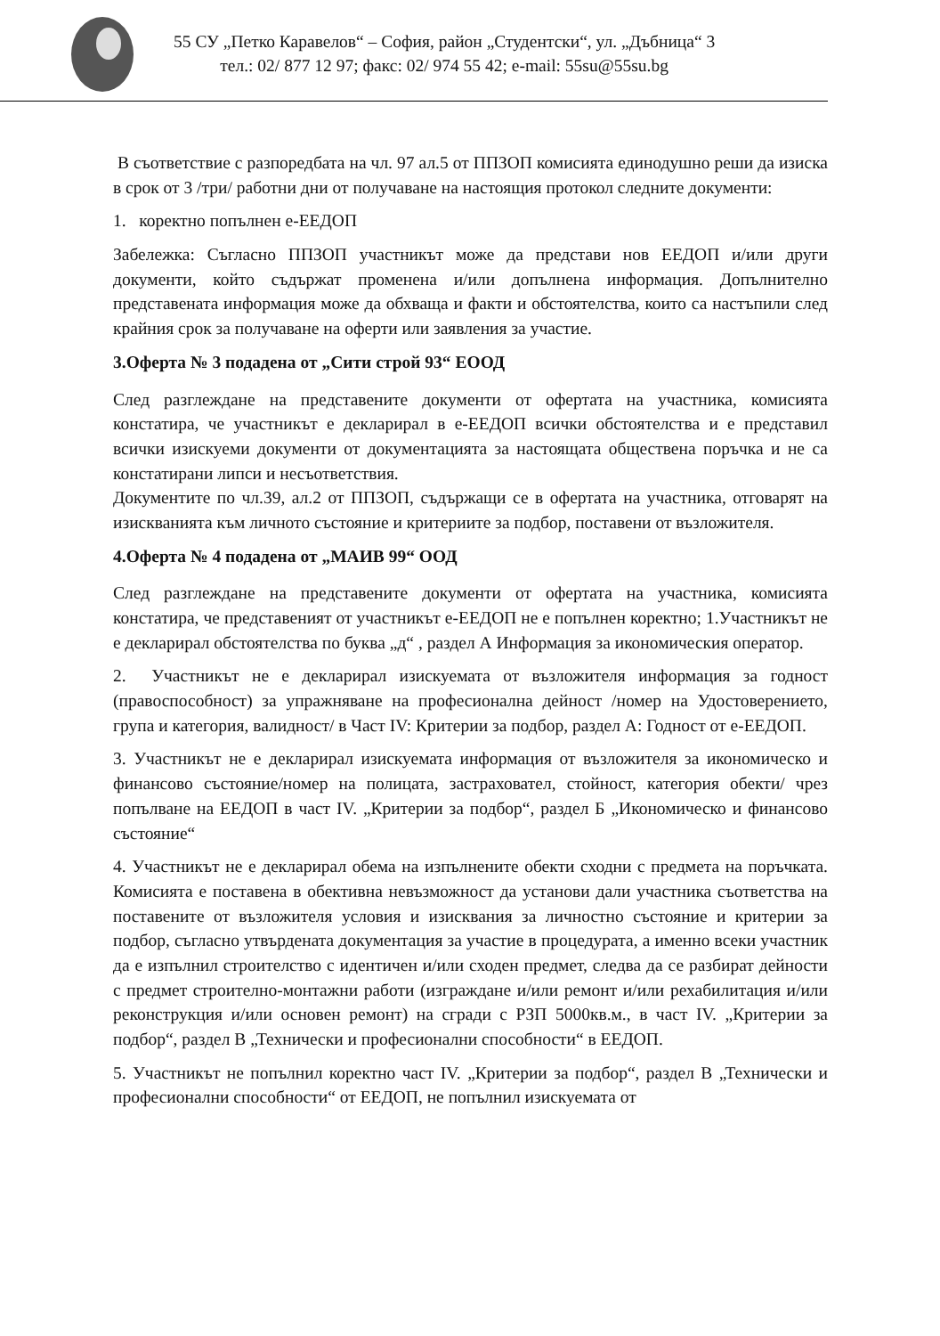55 СУ „Петко Каравелов“ – София, район „Студентски“, ул. „Дъбница“ 3
тел.: 02/ 877 12 97; факс: 02/ 974 55 42; e-mail: 55su@55su.bg
В съответствие с разпоредбата на чл. 97 ал.5 от ППЗОП комисията единодушно реши да изиска в срок от 3 /три/ работни дни от получаване на настоящия протокол следните документи:
1. коректно попълнен е-ЕЕДОП
Забележка: Съгласно ППЗОП участникът може да представи нов ЕЕДОП и/или други документи, който съдържат променена и/или допълнена информация. Допълнително представената информация може да обхваща и факти и обстоятелства, които са настъпили след крайния срок за получаване на оферти или заявления за участие.
3.Оферта № 3 подадена от „Сити строй 93“ ЕООД
След разглеждане на представените документи от офертата на участника, комисията констатира, че участникът е декларирал в е-ЕЕДОП всички обстоятелства и е представил всички изискуеми документи от документацията за настоящата обществена поръчка и не са констатирани липси и несъответствия.
Документите по чл.39, ал.2 от ППЗОП, съдържащи се в офертата на участника, отговарят на изискванията към личното състояние и критериите за подбор, поставени от възложителя.
4.Оферта № 4 подадена от „МАИВ 99“ ООД
След разглеждане на представените документи от офертата на участника, комисията констатира, че представеният от участникът е-ЕЕДОП не е попълнен коректно; 1.Участникът не е декларирал обстоятелства по буква „д“ , раздел А Информация за икономическия оператор.
2. Участникът не е декларирал изискуемата от възложителя информация за годност (правоспособност) за упражняване на професионална дейност /номер на Удостоверението, група и категория, валидност/ в Част IV: Критерии за подбор, раздел А: Годност от е-ЕЕДОП.
3. Участникът не е декларирал изискуемата информация от възложителя за икономическо и финансово състояние/номер на полицата, застраховател, стойност, категория обекти/ чрез попълване на ЕЕДОП в част IV. „Критерии за подбор“, раздел Б „Икономическо и финансово състояние“
4. Участникът не е декларирал обема на изпълнените обекти сходни с предмета на поръчката. Комисията е поставена в обективна невъзможност да установи дали участника съответства на поставените от възложителя условия и изисквания за личностно състояние и критерии за подбор, съгласно утвърдената документация за участие в процедурата, а именно всеки участник да е изпълнил строителство с идентичен и/или сходен предмет, следва да се разбират дейности с предмет строително-монтажни работи (изграждане и/или ремонт и/или рехабилитация и/или реконструкция и/или основен ремонт) на сгради с РЗП 5000кв.м., в част IV. „Критерии за подбор“, раздел В „Технически и професионални способности“ в ЕЕДОП.
5. Участникът не попълнил коректно част IV. „Критерии за подбор“, раздел В „Технически и професионални способности“ от ЕЕДОП, не попълнил изискуемата от